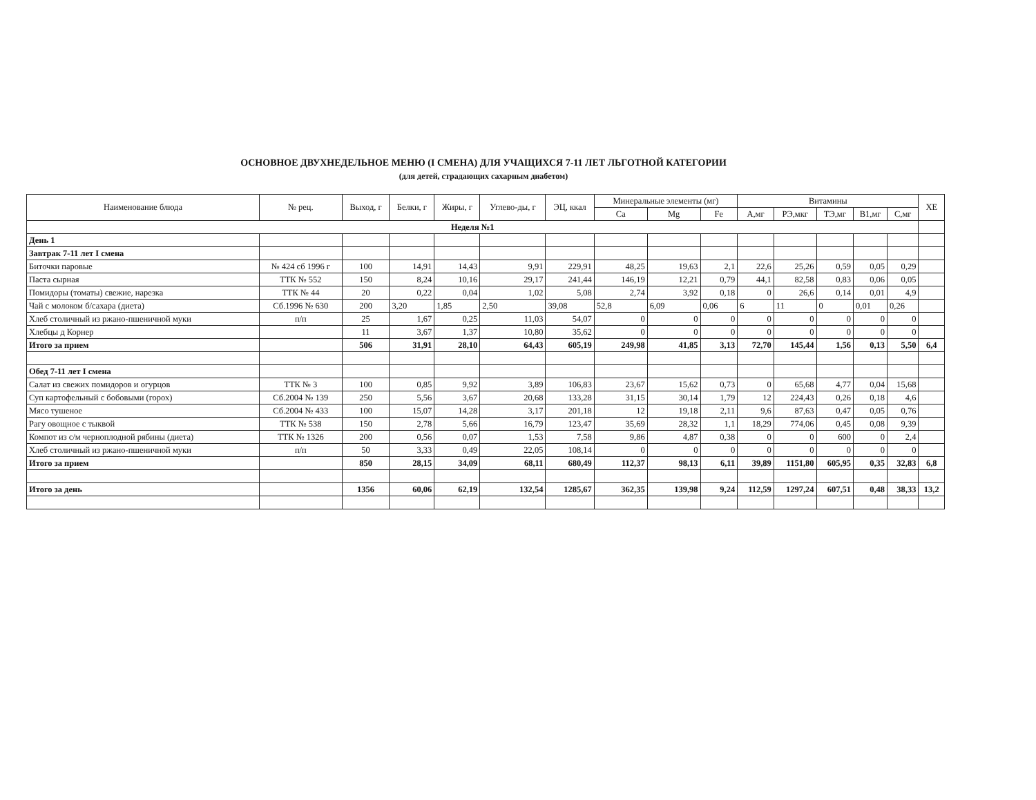ОСНОВНОЕ ДВУХНЕДЕЛЬНОЕ МЕНЮ (I СМЕНА) ДЛЯ УЧАЩИХСЯ 7-11 ЛЕТ ЛЬГОТНОЙ КАТЕГОРИИ
(для детей, страдающих сахарным диабетом)
| Наименование блюда | № рец. | Выход, г | Белки, г | Жиры, г | Углево-ды, г | ЭЦ, ккал | Минеральные элементы (мг) | | | Витамины | | | | | ХЕ |
| --- | --- | --- | --- | --- | --- | --- | --- | --- | --- | --- | --- | --- | --- | --- | --- |
| | | | | | | | Ca | Mg | Fe | А,мг | РЭ,мкг | ТЭ,мг | В1,мг | С,мг | |
| Неделя №1 | | | | | | | | | | | | | | | |
| День 1 | | | | | | | | | | | | | | | |
| Завтрак 7-11 лет I смена | | | | | | | | | | | | | | | |
| Биточки паровые | № 424 сб 1996 г | 100 | 14,91 | 14,43 | 9,91 | 229,91 | 48,25 | 19,63 | 2,1 | 22,6 | 25,26 | 0,59 | 0,05 | 0,29 | |
| Паста сырная | ТТК № 552 | 150 | 8,24 | 10,16 | 29,17 | 241,44 | 146,19 | 12,21 | 0,79 | 44,1 | 82,58 | 0,83 | 0,06 | 0,05 | |
| Помидоры (томаты) свежие, нарезка | ТТК № 44 | 20 | 0,22 | 0,04 | 1,02 | 5,08 | 2,74 | 3,92 | 0,18 | 0 | 26,6 | 0,14 | 0,01 | 4,9 | |
| Чай с молоком б/сахара (диета) | Сб.1996 № 630 | 200 | 3,20 | 1,85 | 2,50 | 39,08 | 52,8 | 6,09 | 0,06 | 6 | 11 | 0 | 0,01 | 0,26 | |
| Хлеб столичный из ржано-пшеничной муки | п/п | 25 | 1,67 | 0,25 | 11,03 | 54,07 | 0 | 0 | 0 | 0 | 0 | 0 | 0 | 0 | |
| Хлебцы д Корнер | | 11 | 3,67 | 1,37 | 10,80 | 35,62 | 0 | 0 | 0 | 0 | 0 | 0 | 0 | 0 | |
| Итого за прием | | 506 | 31,91 | 28,10 | 64,43 | 605,19 | 249,98 | 41,85 | 3,13 | 72,70 | 145,44 | 1,56 | 0,13 | 5,50 | 6,4 |
| Обед 7-11 лет I смена | | | | | | | | | | | | | | | |
| Салат из свежих помидоров и огурцов | ТТК № 3 | 100 | 0,85 | 9,92 | 3,89 | 106,83 | 23,67 | 15,62 | 0,73 | 0 | 65,68 | 4,77 | 0,04 | 15,68 | |
| Суп картофельный с бобовыми (горох) | Сб.2004 № 139 | 250 | 5,56 | 3,67 | 20,68 | 133,28 | 31,15 | 30,14 | 1,79 | 12 | 224,43 | 0,26 | 0,18 | 4,6 | |
| Мясо тушеное | Сб.2004 № 433 | 100 | 15,07 | 14,28 | 3,17 | 201,18 | 12 | 19,18 | 2,11 | 9,6 | 87,63 | 0,47 | 0,05 | 0,76 | |
| Рагу овощное с тыквой | ТТК № 538 | 150 | 2,78 | 5,66 | 16,79 | 123,47 | 35,69 | 28,32 | 1,1 | 18,29 | 774,06 | 0,45 | 0,08 | 9,39 | |
| Компот из с/м черноплодной рябины (диета) | ТТК № 1326 | 200 | 0,56 | 0,07 | 1,53 | 7,58 | 9,86 | 4,87 | 0,38 | 0 | 0 | 600 | 0 | 2,4 | |
| Хлеб столичный из ржано-пшеничной муки | п/п | 50 | 3,33 | 0,49 | 22,05 | 108,14 | 0 | 0 | 0 | 0 | 0 | 0 | 0 | 0 | |
| Итого за прием | | 850 | 28,15 | 34,09 | 68,11 | 680,49 | 112,37 | 98,13 | 6,11 | 39,89 | 1151,80 | 605,95 | 0,35 | 32,83 | 6,8 |
| Итого за день | | 1356 | 60,06 | 62,19 | 132,54 | 1285,67 | 362,35 | 139,98 | 9,24 | 112,59 | 1297,24 | 607,51 | 0,48 | 38,33 | 13,2 |